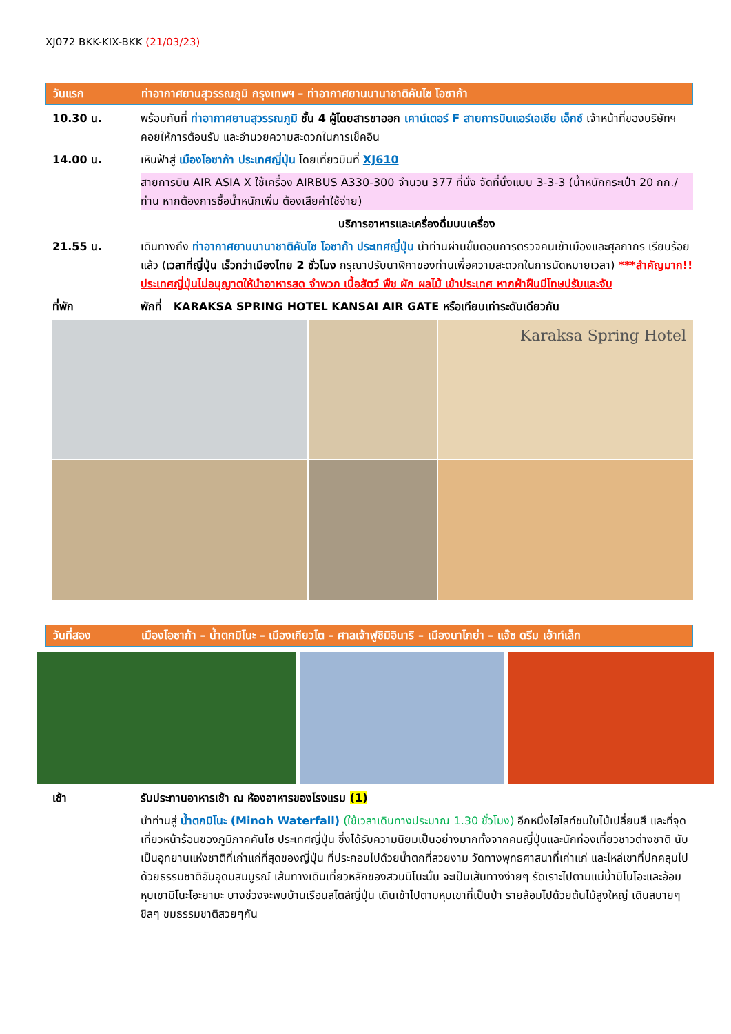XJ072 BKK-KIX-BKK (21/03/23)
วันแรก ท่าอากาศยานสุวรรณภูมิ กรุงเทพฯ – ท่าอากาศยานนานาชาติคันไซ โอซาก้า
10.30 น. พร้อมกันที่ ท่าอากาศยานสุวรรณภูมิ ชั้น 4 ผู้โดยสารขาออก เคาน์เตอร์ F สายการบินแอร์เอเชีย เอ็กซ์ เจ้าหน้าที่ของบริษัทฯ คอยให้การต้อนรับ และอำนวยความสะดวกในการเช็คอิน
14.00 น. เหินฟ้าสู่ เมืองโอซาก้า ประเทศญี่ปุ่น โดยเที่ยวบินที่ XJ610
สายการบิน AIR ASIA X ใช้เครื่อง AIRBUS A330-300 จำนวน 377 ที่นั่ง จัดที่นั่งแบบ 3-3-3 (น้ำหนักกระเป๋า 20 กก./ท่าน หากต้องการซื้อน้ำหนักเพิ่ม ต้องเสียค่าใช้จ่าย)
บริการอาหารและเครื่องดื่มบนเครื่อง
21.55 น. เดินทางถึง ท่าอากาศยานนานาชาติคันไซ โอซาก้า ประเทศญี่ปุ่น นำท่านผ่านขั้นตอนการตรวจคนเข้าเมืองและศุลกากร เรียบร้อยแล้ว (เวลาที่ญี่ปุ่น เร็วกว่าเมืองไทย 2 ชั่วโมง กรุณาปรับนาฬิกาของท่านเพื่อความสะดวกในการนัดหมายเวลา) ***สำคัญมาก!! ประเทศญี่ปุ่นไม่อนุญาตให้นำอาหารสด จำพวก เนื้อสัตว์ พืช ผัก ผลไม้ เข้าประเทศ หากฝ่าฝืนมีโทษปรับและจับ
ที่พัก พักที่ KARAKSA SPRING HOTEL KANSAI AIR GATE หรือเทียบเท่าระดับเดียวกัน
Karaksa Spring Hotel
วันที่สอง เมืองโอซาก้า – น้ำตกมิโนะ – เมืองเกียวโต – ศาลเจ้าฟูชิมิอินาริ – เมืองนาโกย่า – แจ๊ซ ดรีม เอ้าท์เล็ท
เช้า รับประทานอาหารเช้า ณ ห้องอาหารของโรงแรม (1)
นำท่านสู่ น้ำตกมิโนะ (Minoh Waterfall) (ใช้เวลาเดินทางประมาณ 1.30 ชั่วโมง) อีกหนึ่งไฮไลท์ชมใบไม้เปลี่ยนสี และที่จุดเที่ยวหน้าร้อนของภูมิภาคคันไซ ประเทศญี่ปุ่น ซึ่งได้รับความนิยมเป็นอย่างมากทั้งจากคนญี่ปุ่นและนักท่องเที่ยวชาวต่างชาติ นับเป็นอุทยานแห่งชาติที่เก่าแก่ที่สุดของญี่ปุ่น ที่ประกอบไปด้วยน้ำตกที่สวยงาม วัดทางพุทธศาสนาที่เก่าแก่ และไหล่เขาที่ปกคลุมไปด้วยธรรมชาติอันอุดมสมบูรณ์ เส้นทางเดินเที่ยวหลักของสวนมิโนะนั้น จะเป็นเส้นทางง่ายๆ รัดเราะไปตามแม่น้ำมิโนโอะและอ้อมหุบเขามิโนะโอะยามะ บางช่วงจะพบบ้านเรือนสไตล์ญี่ปุ่น เดินเข้าไปตามหุบเขาที่เป็นป่า รายล้อมไปด้วยต้นไม้สูงใหญ่ เดินสบายๆชิลๆ ชมธรรมชาติสวยๆกัน